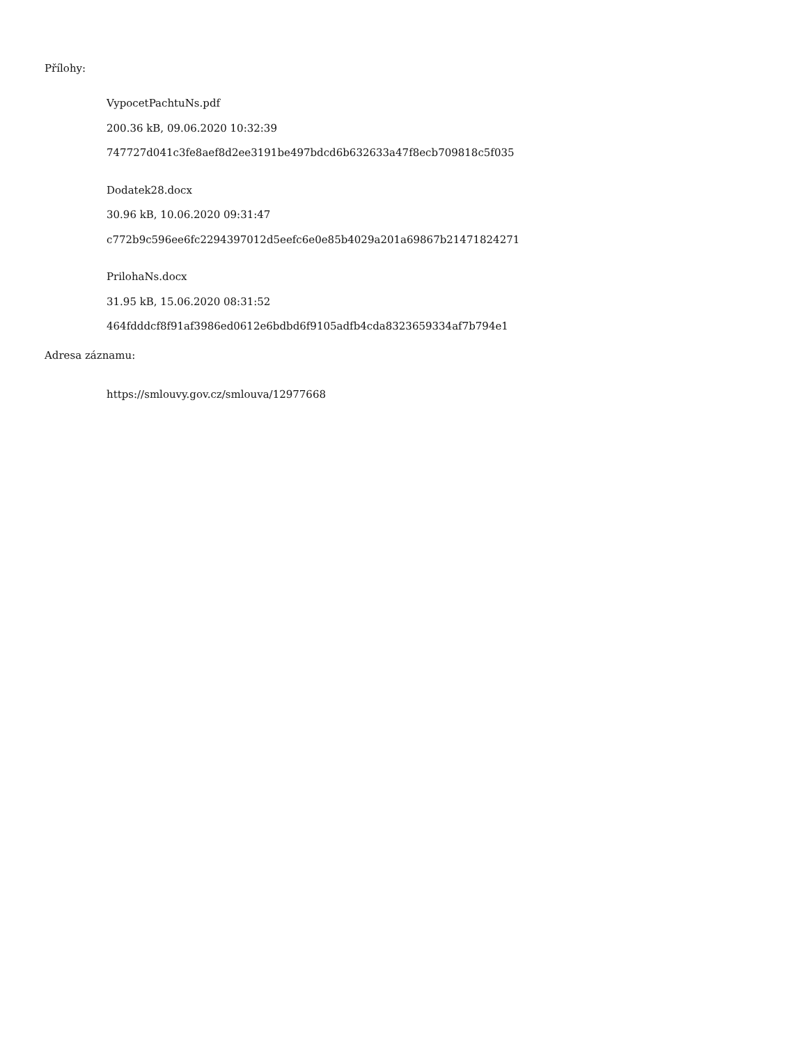Přílohy:
VypocetPachtuNs.pdf
200.36 kB, 09.06.2020 10:32:39
747727d041c3fe8aef8d2ee3191be497bdcd6b632633a47f8ecb709818c5f035
Dodatek28.docx
30.96 kB, 10.06.2020 09:31:47
c772b9c596ee6fc2294397012d5eefc6e0e85b4029a201a69867b21471824271
PrilohaNs.docx
31.95 kB, 15.06.2020 08:31:52
464fdddcf8f91af3986ed0612e6bdbd6f9105adfb4cda8323659334af7b794e1
Adresa záznamu:
https://smlouvy.gov.cz/smlouva/12977668